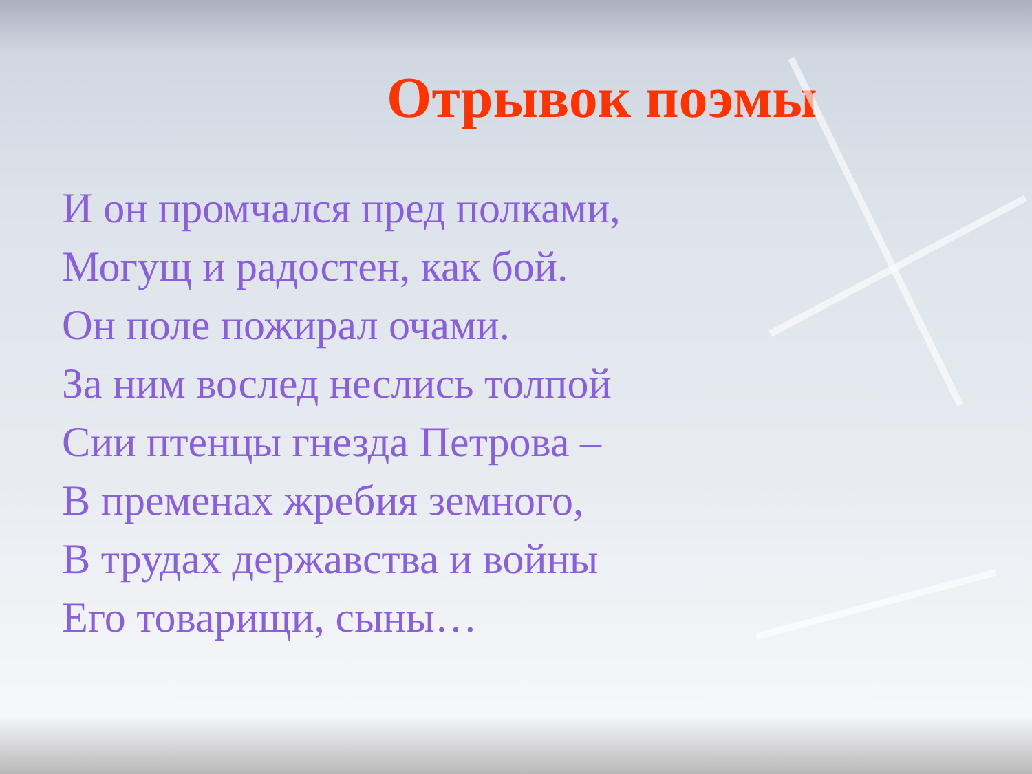Отрывок поэмы
И он промчался пред полками,
Могущ и радостен, как бой.
Он поле пожирал очами.
За ним вослед неслись толпой
Сии птенцы гнезда Петрова –
В пременах жребия земного,
В трудах державства и войны
Его товарищи, сыны…